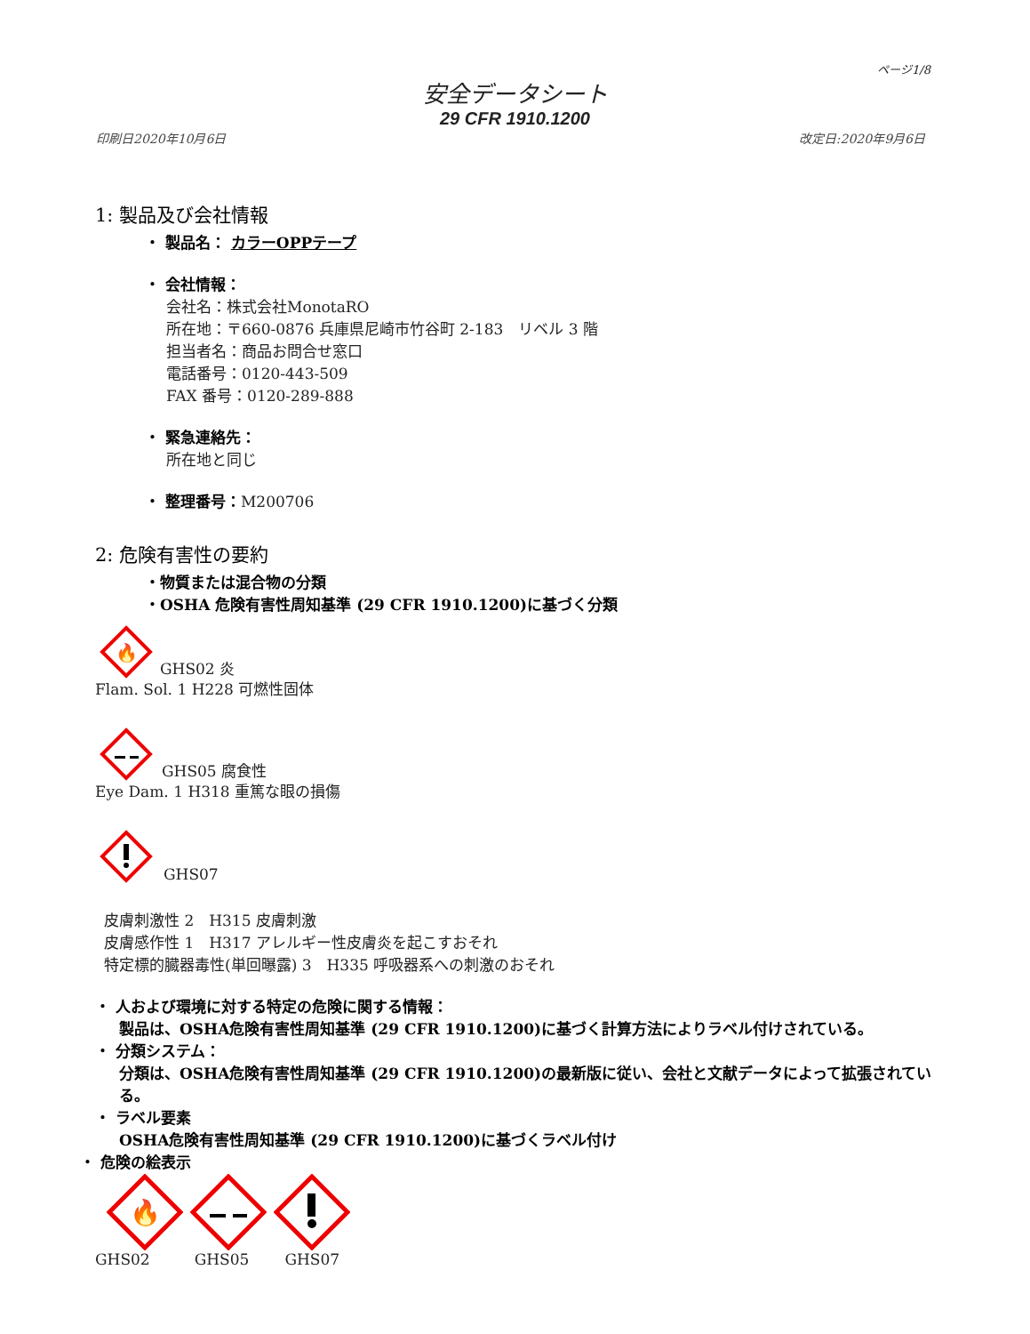ページ1/8
安全データシート
29 CFR 1910.1200
印刷日2020年10月6日 改定日:2020年9月6日
1: 製品及び会社情報
・ 製品名： カラーOPPテープ
・ 会社情報：
会社名：株式会社MonotaRO
所在地：〒660-0876 兵庫県尼崎市竹谷町 2-183　リベル 3 階
担当者名：商品お問合せ窓口
電話番号：0120-443-509
FAX 番号：0120-289-888
・ 緊急連絡先：
所在地と同じ
・ 整理番号：M200706
2: 危険有害性の要約
・物質または混合物の分類
・OSHA 危険有害性周知基準 (29 CFR 1910.1200)に基づく分類
🔥
GHS02 炎
Flam. Sol. 1 H228 可燃性固体
GHS05 腐食性
Eye Dam. 1 H318 重篤な眼の損傷
GHS07
皮膚刺激性 2　H315 皮膚刺激
皮膚感作性 1　H317 アレルギー性皮膚炎を起こすおそれ
特定標的臓器毒性(単回曝露) 3　H335 呼吸器系への刺激のおそれ
・ 人および環境に対する特定の危険に関する情報：
製品は、OSHA危険有害性周知基準 (29 CFR 1910.1200)に基づく計算方法によりラベル付けされている。
・ 分類システム：
分類は、OSHA危険有害性周知基準 (29 CFR 1910.1200)の最新版に従い、会社と文献データによって拡張されている。
・ ラベル要素
OSHA危険有害性周知基準 (29 CFR 1910.1200)に基づくラベル付け
・ 危険の絵表示
🔥
GHS02 GHS05 GHS07